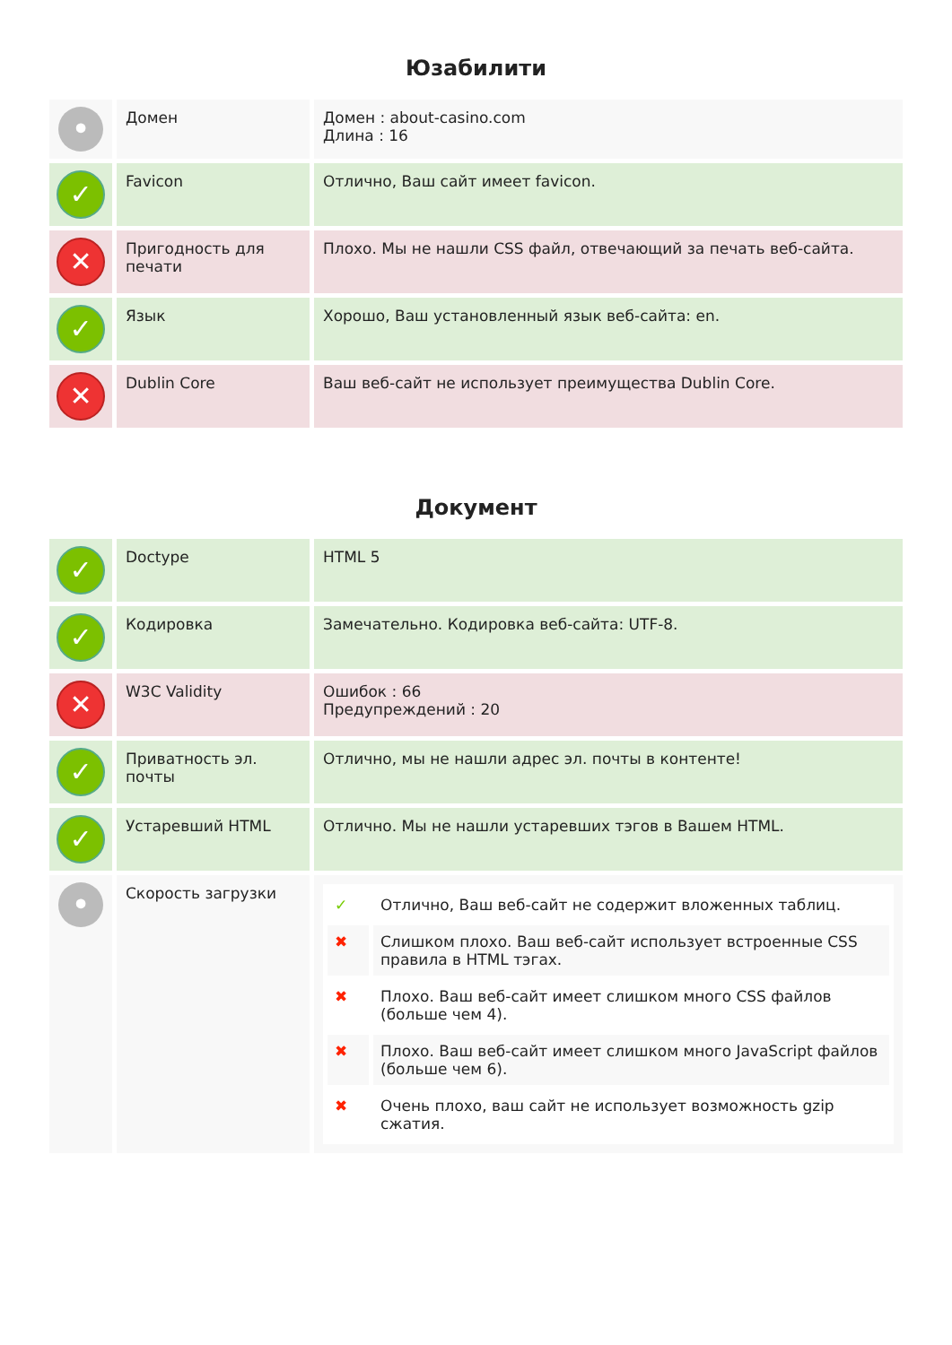Юзабилити
| • | Домен | Домен : about-casino.com Длина : 16 |
| ✓ | Favicon | Отлично, Ваш сайт имеет favicon. |
| ✕ | Пригодность для печати | Плохо. Мы не нашли CSS файл, отвечающий за печать веб-сайта. |
| ✓ | Язык | Хорошо, Ваш установленный язык веб-сайта: en. |
| ✕ | Dublin Core | Ваш веб-сайт не использует преимущества Dublin Core. |
Документ
| ✓ | Doctype | HTML 5 |
| ✓ | Кодировка | Замечательно. Кодировка веб-сайта: UTF-8. |
| ✕ | W3C Validity | Ошибок : 66 Предупреждений : 20 |
| ✓ | Приватность эл. почты | Отлично, мы не нашли адрес эл. почты в контенте! |
| ✓ | Устаревший HTML | Отлично. Мы не нашли устаревших тэгов в Вашем HTML. |
| • | Скорость загрузки | / ✓ / Отлично, Ваш веб-сайт не содержит вложенных таблиц. / / ✖ / Слишком плохо. Ваш веб-сайт использует встроенные CSS правила в HTML тэгах. / / ✖ / Плохо. Ваш веб-сайт имеет слишком много CSS файлов (больше чем 4). / / ✖ / Плохо. Ваш веб-сайт имеет слишком много JavaScript файлов (больше чем 6). / / ✖ / Очень плохо, ваш сайт не использует возможность gzip сжатия. / |